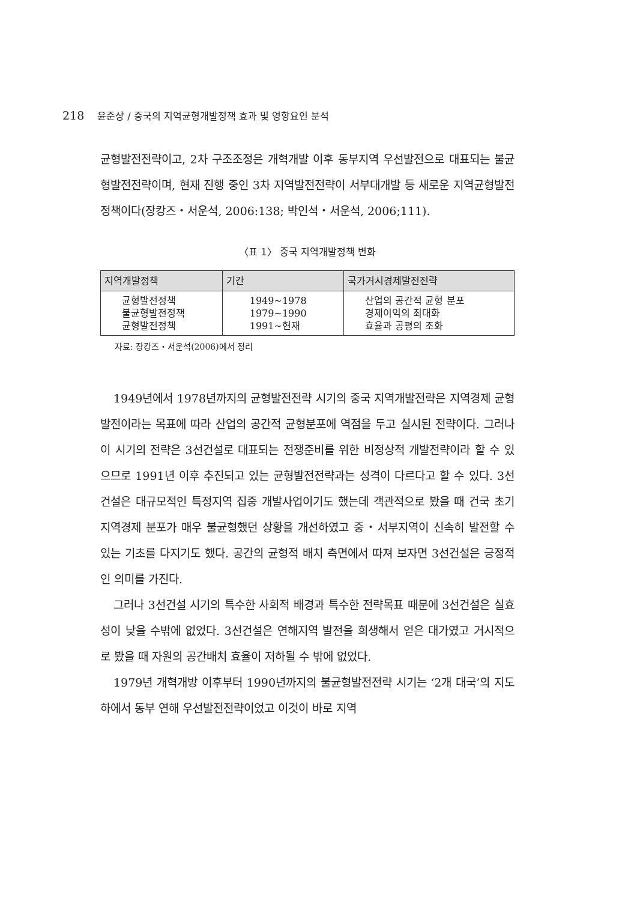218 윤준상 / 중국의 지역균형개발정책 효과 및 영향요인 분석
균형발전전략이고, 2차 구조조정은 개혁개발 이후 동부지역 우선발전으로 대표되는 불균형발전전략이며, 현재 진행 중인 3차 지역발전전략이 서부대개발 등 새로운 지역균형발전정책이다(장캉즈・서운석, 2006:138; 박인석・서운석, 2006;111).
〈표 1〉 중국 지역개발정책 변화
| 지역개발정책 | 기간 | 국가거시경제발전전략 |
| --- | --- | --- |
| 균형발전정책 불균형발전정책 균형발전정책 | 1949~1978 1979~1990 1991~현재 | 산업의 공간적 균형 분포 경제이익의 최대화 효율과 공평의 조화 |
자료: 장캉즈・서운석(2006)에서 정리
1949년에서 1978년까지의 균형발전전략 시기의 중국 지역개발전략은 지역경제 균형발전이라는 목표에 따라 산업의 공간적 균형분포에 역점을 두고 실시된 전략이다. 그러나 이 시기의 전략은 3선건설로 대표되는 전쟁준비를 위한 비정상적 개발전략이라 할 수 있으므로 1991년 이후 추진되고 있는 균형발전전략과는 성격이 다르다고 할 수 있다. 3선건설은 대규모적인 특정지역 집중 개발사업이기도 했는데 객관적으로 봤을 때 건국 초기 지역경제 분포가 매우 불균형했던 상황을 개선하였고 중・서부지역이 신속히 발전할 수 있는 기초를 다지기도 했다. 공간의 균형적 배치 측면에서 따져 보자면 3선건설은 긍정적인 의미를 가진다.
그러나 3선건설 시기의 특수한 사회적 배경과 특수한 전략목표 때문에 3선건설은 실효성이 낮을 수밖에 없었다. 3선건설은 연해지역 발전을 희생해서 얻은 대가였고 거시적으로 봤을 때 자원의 공간배치 효율이 저하될 수 밖에 없었다.
1979년 개혁개방 이후부터 1990년까지의 불균형발전전략 시기는 ‘2개 대국’의 지도하에서 동부 연해 우선발전전략이었고 이것이 바로 지역